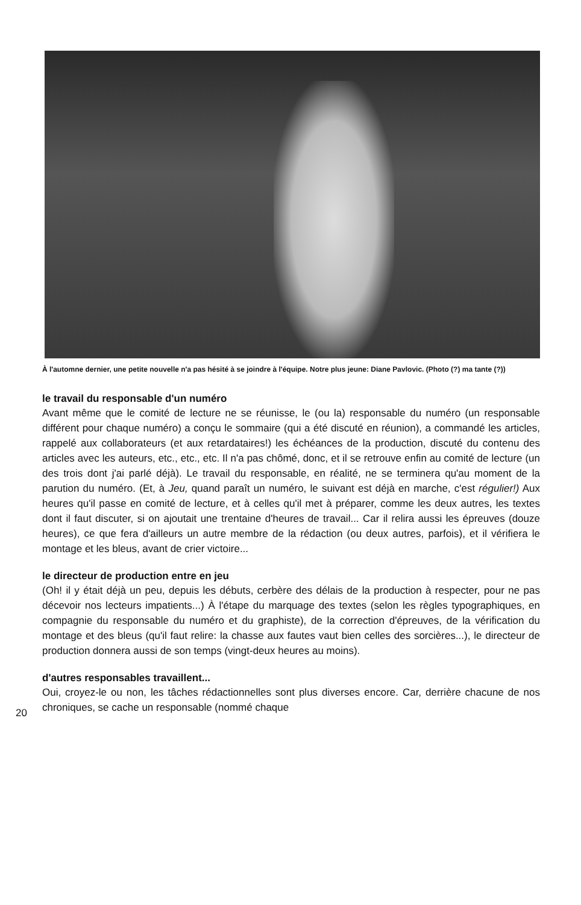À l'automne dernier, une petite nouvelle n'a pas hésité à se joindre à l'équipe. Notre plus jeune: Diane Pavlovic. (Photo (?) ma tante (?))
le travail du responsable d'un numéro
Avant même que le comité de lecture ne se réunisse, le (ou la) responsable du numéro (un responsable différent pour chaque numéro) a conçu le sommaire (qui a été discuté en réunion), a commandé les articles, rappelé aux collaborateurs (et aux retardataires!) les échéances de la production, discuté du contenu des articles avec les auteurs, etc., etc., etc. Il n'a pas chômé, donc, et il se retrouve enfin au comité de lecture (un des trois dont j'ai parlé déjà). Le travail du responsable, en réalité, ne se terminera qu'au moment de la parution du numéro. (Et, à Jeu, quand paraît un numéro, le suivant est déjà en marche, c'est régulier!) Aux heures qu'il passe en comité de lecture, et à celles qu'il met à préparer, comme les deux autres, les textes dont il faut discuter, si on ajoutait une trentaine d'heures de travail... Car il relira aussi les épreuves (douze heures), ce que fera d'ailleurs un autre membre de la rédaction (ou deux autres, parfois), et il vérifiera le montage et les bleus, avant de crier victoire...
le directeur de production entre en jeu
(Oh! il y était déjà un peu, depuis les débuts, cerbère des délais de la production à respecter, pour ne pas décevoir nos lecteurs impatients...) À l'étape du marquage des textes (selon les règles typographiques, en compagnie du responsable du numéro et du graphiste), de la correction d'épreuves, de la vérification du montage et des bleus (qu'il faut relire: la chasse aux fautes vaut bien celles des sorcières...), le directeur de production donnera aussi de son temps (vingt-deux heures au moins).
d'autres responsables travaillent...
Oui, croyez-le ou non, les tâches rédactionnelles sont plus diverses encore. Car, derrière chacune de nos chroniques, se cache un responsable (nommé chaque
20